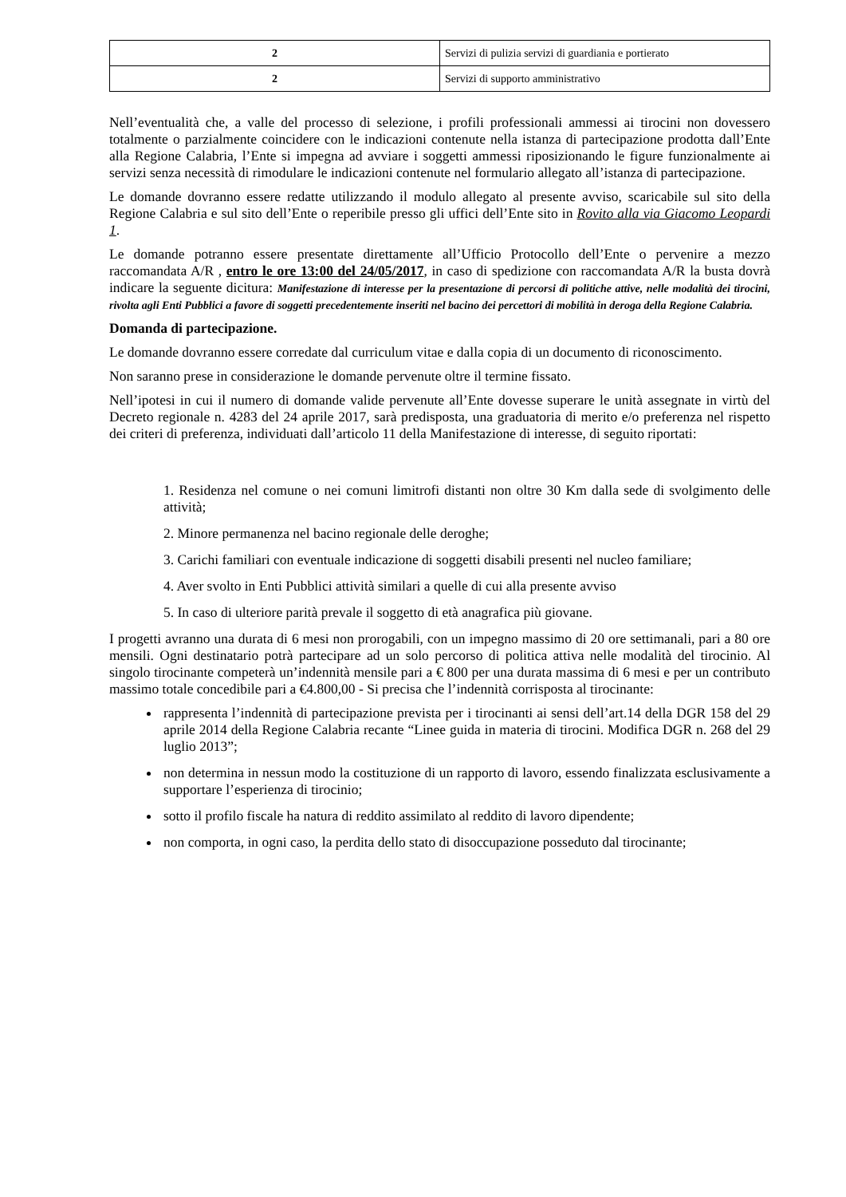| 2 | Servizi di pulizia servizi di guardiania e portierato |
| 2 | Servizi di supporto amministrativo |
Nell’eventualità che, a valle del processo di selezione, i profili professionali ammessi ai tirocini non dovessero totalmente o parzialmente coincidere con le indicazioni contenute nella istanza di partecipazione prodotta dall’Ente alla Regione Calabria, l’Ente si impegna ad avviare i soggetti ammessi riposizionando le figure funzionalmente ai servizi senza necessità di rimodulare le indicazioni contenute nel formulario allegato all’istanza di partecipazione.
Le domande dovranno essere redatte utilizzando il modulo allegato al presente avviso, scaricabile sul sito della Regione Calabria e sul sito dell’Ente o reperibile presso gli uffici dell’Ente sito in Rovito alla via Giacomo Leopardi 1.
Le domande potranno essere presentate direttamente all’Ufficio Protocollo dell’Ente o pervenire a mezzo raccomandata A/R , entro le ore 13:00 del 24/05/2017, in caso di spedizione con raccomandata A/R la busta dovrà indicare la seguente dicitura: Manifestazione di interesse per la presentazione di percorsi di politiche attive, nelle modalità dei tirocini, rivolta agli Enti Pubblici a favore di soggetti precedentemente inseriti nel bacino dei percettori di mobilità in deroga della Regione Calabria.
Domanda di partecipazione.
Le domande dovranno essere corredate dal curriculum vitae e dalla copia di un documento di riconoscimento.
Non saranno prese in considerazione le domande pervenute oltre il termine fissato.
Nell’ipotesi in cui il numero di domande valide pervenute all’Ente dovesse superare le unità assegnate in virtù del Decreto regionale n. 4283 del 24 aprile 2017, sarà predisposta, una graduatoria di merito e/o preferenza nel rispetto dei criteri di preferenza, individuati dall’articolo 11 della Manifestazione di interesse, di seguito riportati:
1. Residenza nel comune o nei comuni limitrofi distanti non oltre 30 Km dalla sede di svolgimento delle attività;
2. Minore permanenza nel bacino regionale delle deroghe;
3. Carichi familiari con eventuale indicazione di soggetti disabili presenti nel nucleo familiare;
4. Aver svolto in Enti Pubblici attività similari a quelle di cui alla presente avviso
5. In caso di ulteriore parità prevale il soggetto di età anagrafica più giovane.
I progetti avranno una durata di 6 mesi non prorogabili, con un impegno massimo di 20 ore settimanali, pari a 80 ore mensili. Ogni destinatario potrà partecipare ad un solo percorso di politica attiva nelle modalità del tirocinio. Al singolo tirocinante competerà un’indennità mensile pari a € 800 per una durata massima di 6 mesi e per un contributo massimo totale concedibile pari a €4.800,00 - Si precisa che l’indennità corrisposta al tirocinante:
rappresenta l’indennità di partecipazione prevista per i tirocinanti ai sensi dell’art.14 della DGR 158 del 29 aprile 2014 della Regione Calabria recante “Linee guida in materia di tirocini. Modifica DGR n. 268 del 29 luglio 2013”;
non determina in nessun modo la costituzione di un rapporto di lavoro, essendo finalizzata esclusivamente a supportare l’esperienza di tirocinio;
sotto il profilo fiscale ha natura di reddito assimilato al reddito di lavoro dipendente;
non comporta, in ogni caso, la perdita dello stato di disoccupazione posseduto dal tirocinante;